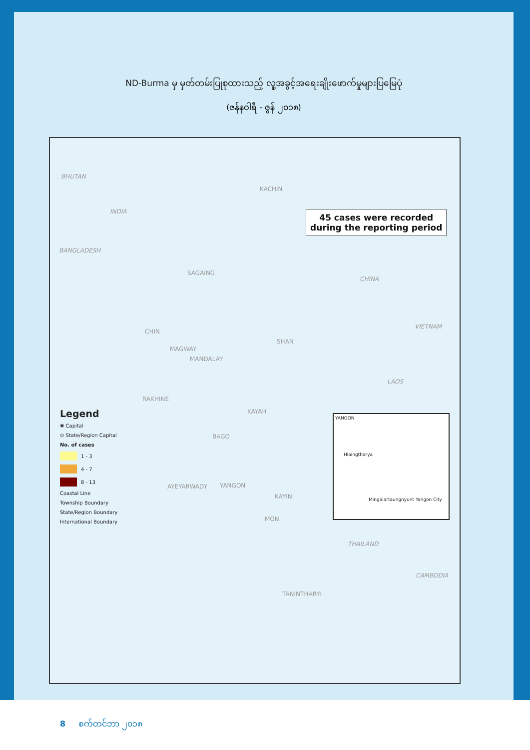ND-Burma မှ မှတ်တမ်းပြုစုထားသည့် လူ့အခွင့်အရေးချိုးဖောက်မှုများပြမြေပုံ
(ဇန်နဝါရီ - ဇွန် ၂၀၁၈)
BHUTAN
INDIA
BANGLADESH
CHINA
VIETNAM
LAOS
THAILAND
CAMBODIA
KACHIN
SAGAING
CHIN
SHAN
MAGWAY
MANDALAY
RAKHINE
KAYAH
BAGO
AYEYARWADY YANGON
KAYIN
MON
TANINTHARYI
45 cases were recorded
during the reporting period
Legend
✱ Capital
⊙ State/Region Capital
No. of cases
1 - 3
4 - 7
8 - 13
Coastal Line
Township Boundary
State/Region Boundary
International Boundary
YANGON
Hlaingtharya
Mingalartaungnyunt Yangon City
8 စက်တင်ဘာ ၂၀၁၈